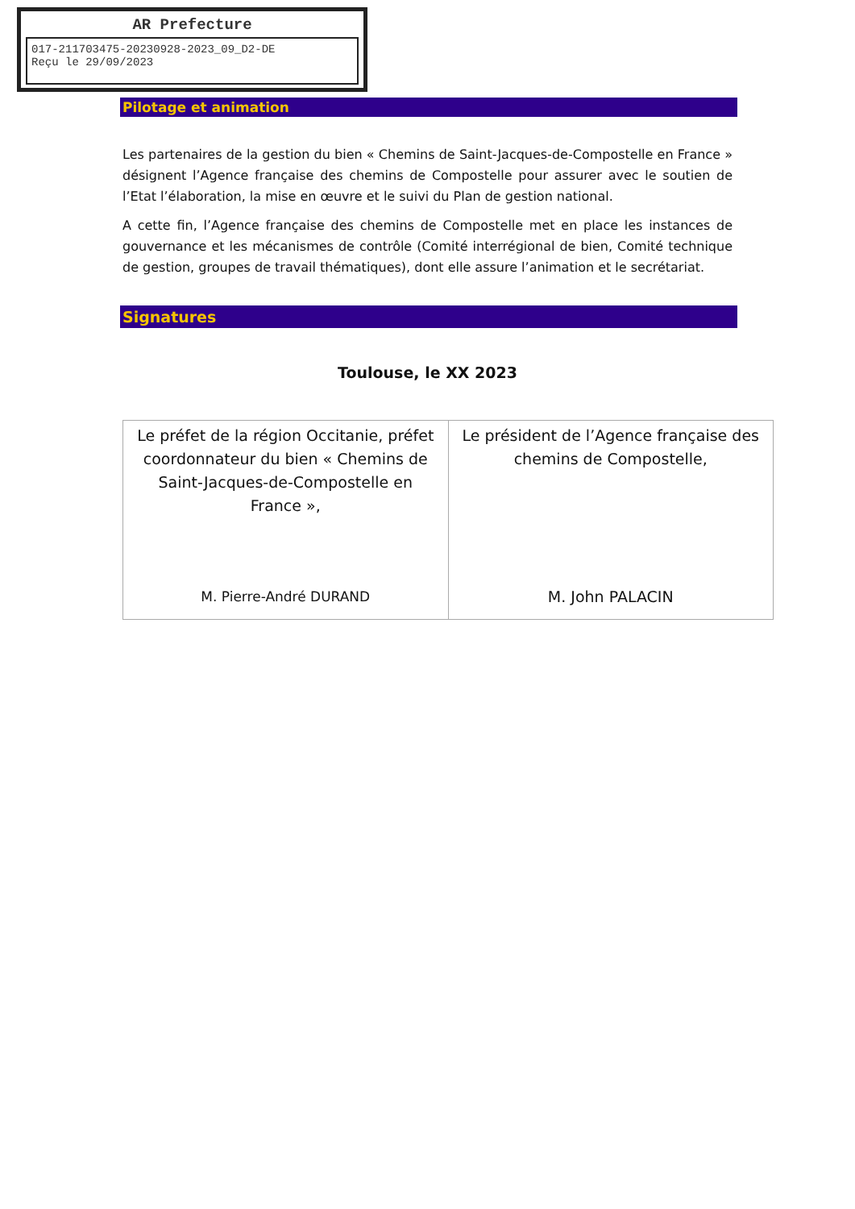AR Prefecture
017-211703475-20230928-2023_09_D2-DE
Reçu le 29/09/2023
Pilotage et animation
Les partenaires de la gestion du bien « Chemins de Saint-Jacques-de-Compostelle en France » désignent l’Agence française des chemins de Compostelle pour assurer avec le soutien de l’Etat l’élaboration, la mise en œuvre et le suivi du Plan de gestion national.
A cette fin, l’Agence française des chemins de Compostelle met en place les instances de gouvernance et les mécanismes de contrôle (Comité interrégional de bien, Comité technique de gestion, groupes de travail thématiques), dont elle assure l’animation et le secrétariat.
Signatures
Toulouse, le XX 2023
| Le préfet de la région Occitanie, préfet coordonnateur du bien « Chemins de Saint-Jacques-de-Compostelle en France », M. Pierre-André DURAND | Le président de l’Agence française des chemins de Compostelle, M. John PALACIN |